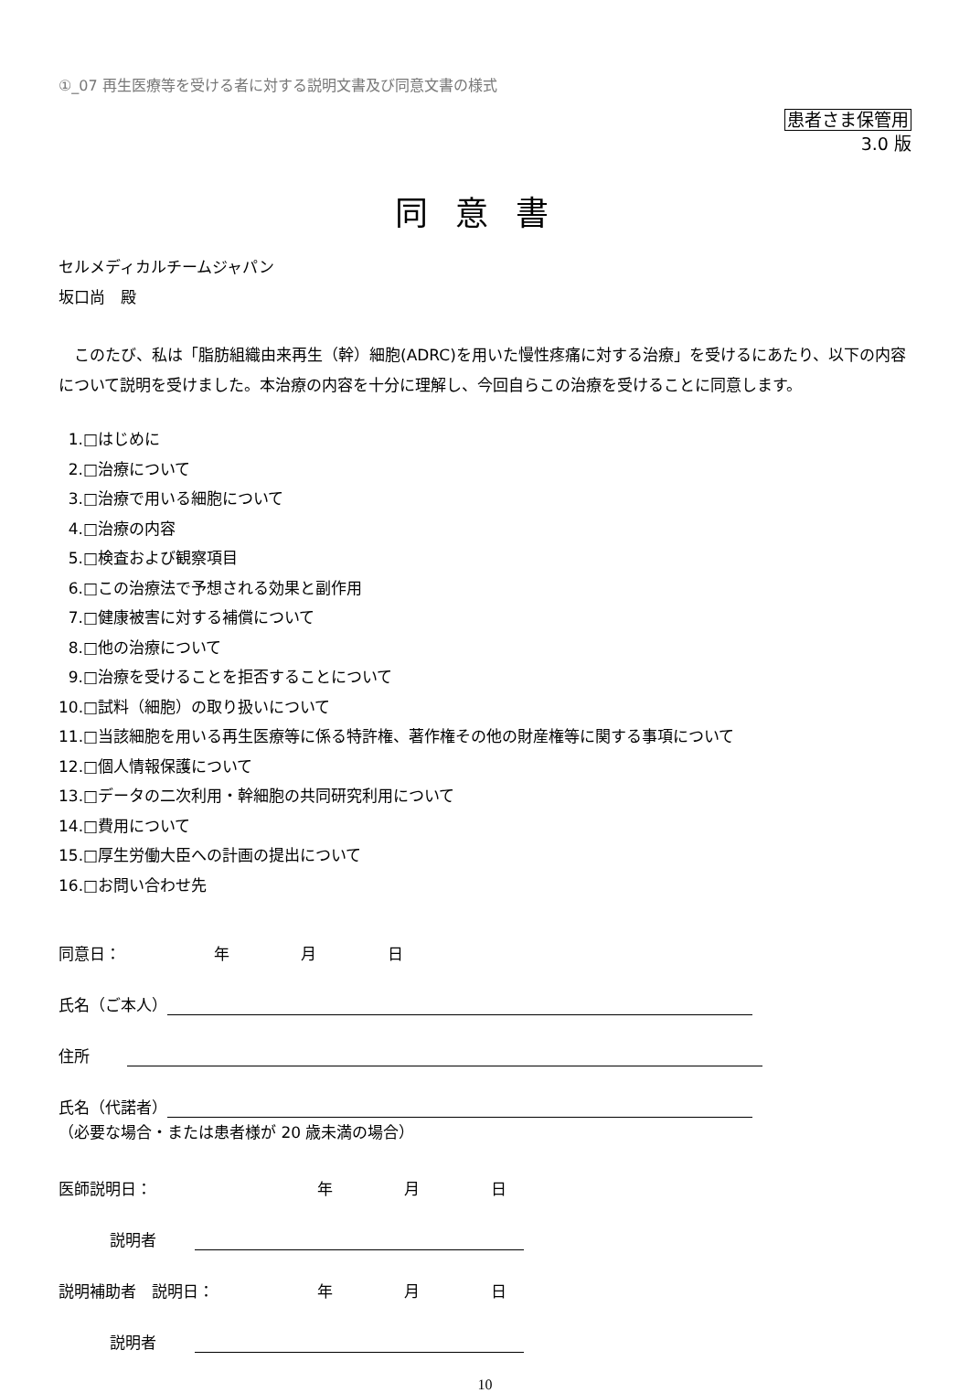①_07 再生医療等を受ける者に対する説明文書及び同意文書の様式
患者さま保管用
3.0 版
同意書
セルメディカルチームジャパン
坂口尚　殿
このたび、私は「脂肪組織由来再生（幹）細胞(ADRC)を用いた慢性疼痛に対する治療」を受けるにあたり、以下の内容について説明を受けました。本治療の内容を十分に理解し、今回自らこの治療を受けることに同意します。
1.□はじめに
2.□治療について
3.□治療で用いる細胞について
4.□治療の内容
5.□検査および観察項目
6.□この治療法で予想される効果と副作用
7.□健康被害に対する補償について
8.□他の治療について
9.□治療を受けることを拒否することについて
10.□試料（細胞）の取り扱いについて
11.□当該細胞を用いる再生医療等に係る特許権、著作権その他の財産権等に関する事項について
12.□個人情報保護について
13.□データの二次利用・幹細胞の共同研究利用について
14.□費用について
15.□厚生労働大臣への計画の提出について
16.□お問い合わせ先
同意日： 年 月 日
氏名（ご本人）
住所
氏名（代諾者）
（必要な場合・または患者様が 20 歳未満の場合）
医師説明日： 年 月 日
説明者
説明補助者　説明日： 年 月 日
説明者
10